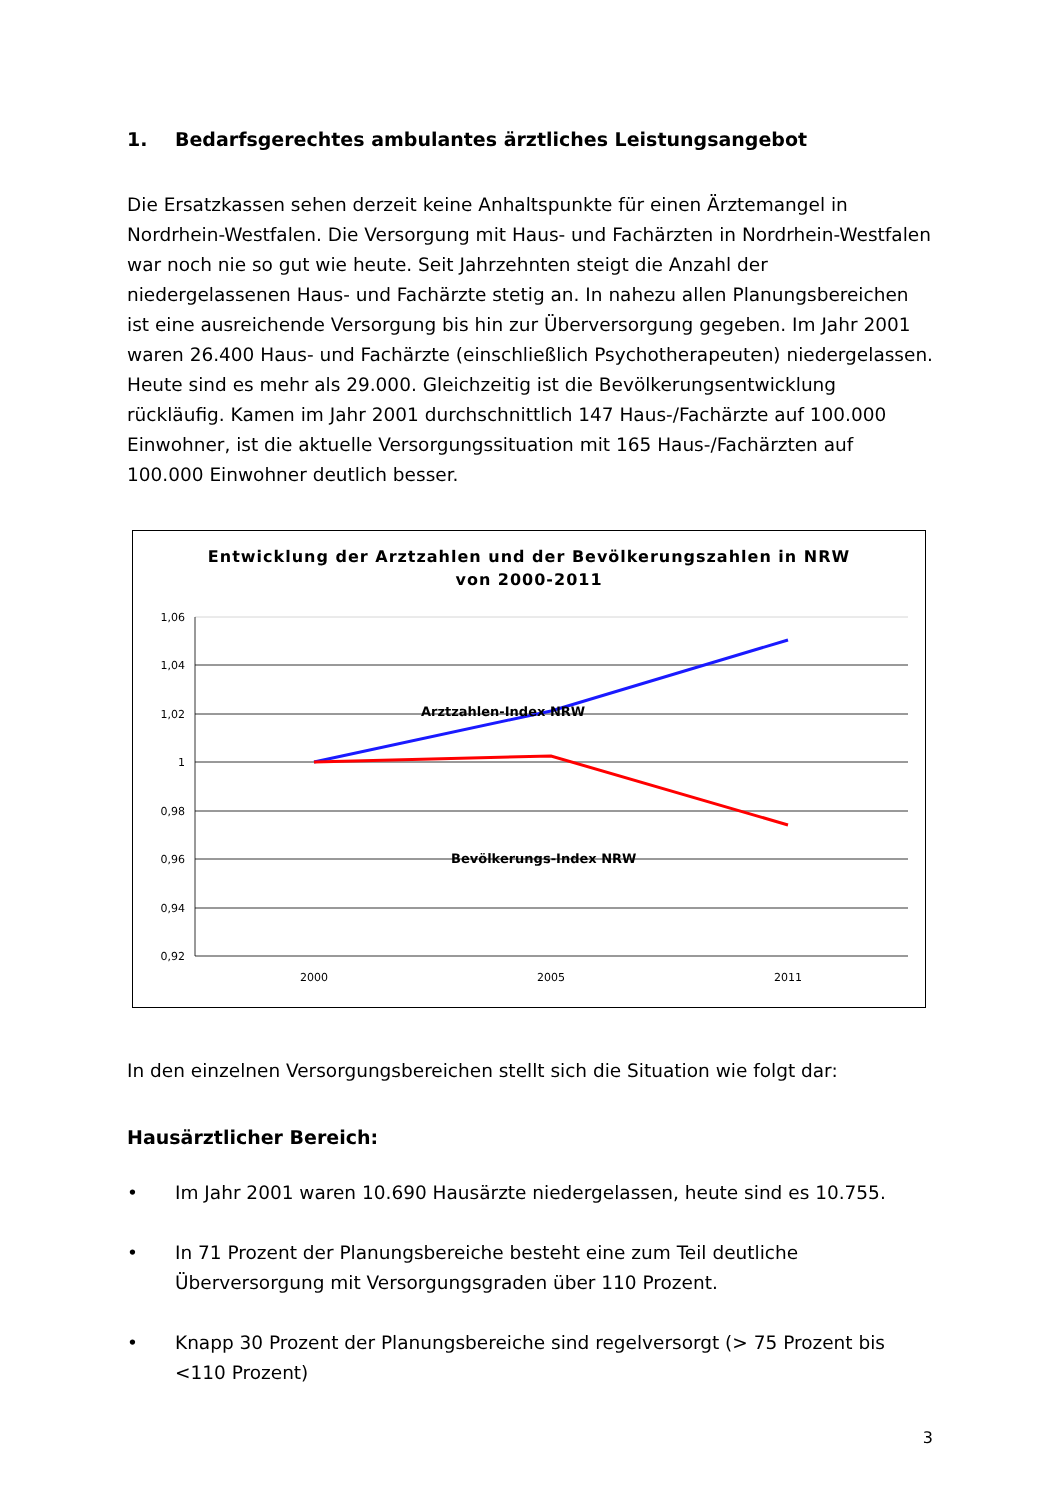1. Bedarfsgerechtes ambulantes ärztliches Leistungsangebot
Die Ersatzkassen sehen derzeit keine Anhaltspunkte für einen Ärztemangel in Nordrhein-Westfalen. Die Versorgung mit Haus- und Fachärzten in Nordrhein-Westfalen war noch nie so gut wie heute. Seit Jahrzehnten steigt die Anzahl der niedergelassenen Haus- und Fachärzte stetig an. In nahezu allen Planungsbereichen ist eine ausreichende Versorgung bis hin zur Überversorgung gegeben. Im Jahr 2001 waren 26.400 Haus- und Fachärzte (einschließlich Psychotherapeuten) niedergelassen. Heute sind es mehr als 29.000. Gleichzeitig ist die Bevölkerungsentwicklung rückläufig. Kamen im Jahr 2001 durchschnittlich 147 Haus-/Fachärzte auf 100.000 Einwohner, ist die aktuelle Versorgungssituation mit 165 Haus-/Fachärzten auf 100.000 Einwohner deutlich besser.
Entwicklung der Arztzahlen und der Bevölkerungszahlen in NRW
von 2000-2011
1,06
1,04
1,02
1
0,98
0,96
0,94
0,92
2000
2005
2011
Arztzahlen-Index NRW
Bevölkerungs-Index NRW
In den einzelnen Versorgungsbereichen stellt sich die Situation wie folgt dar:
Hausärztlicher Bereich:
• Im Jahr 2001 waren 10.690 Hausärzte niedergelassen, heute sind es 10.755.
• In 71 Prozent der Planungsbereiche besteht eine zum Teil deutliche Überversorgung mit Versorgungsgraden über 110 Prozent.
• Knapp 30 Prozent der Planungsbereiche sind regelversorgt (> 75 Prozent bis <110 Prozent)
3